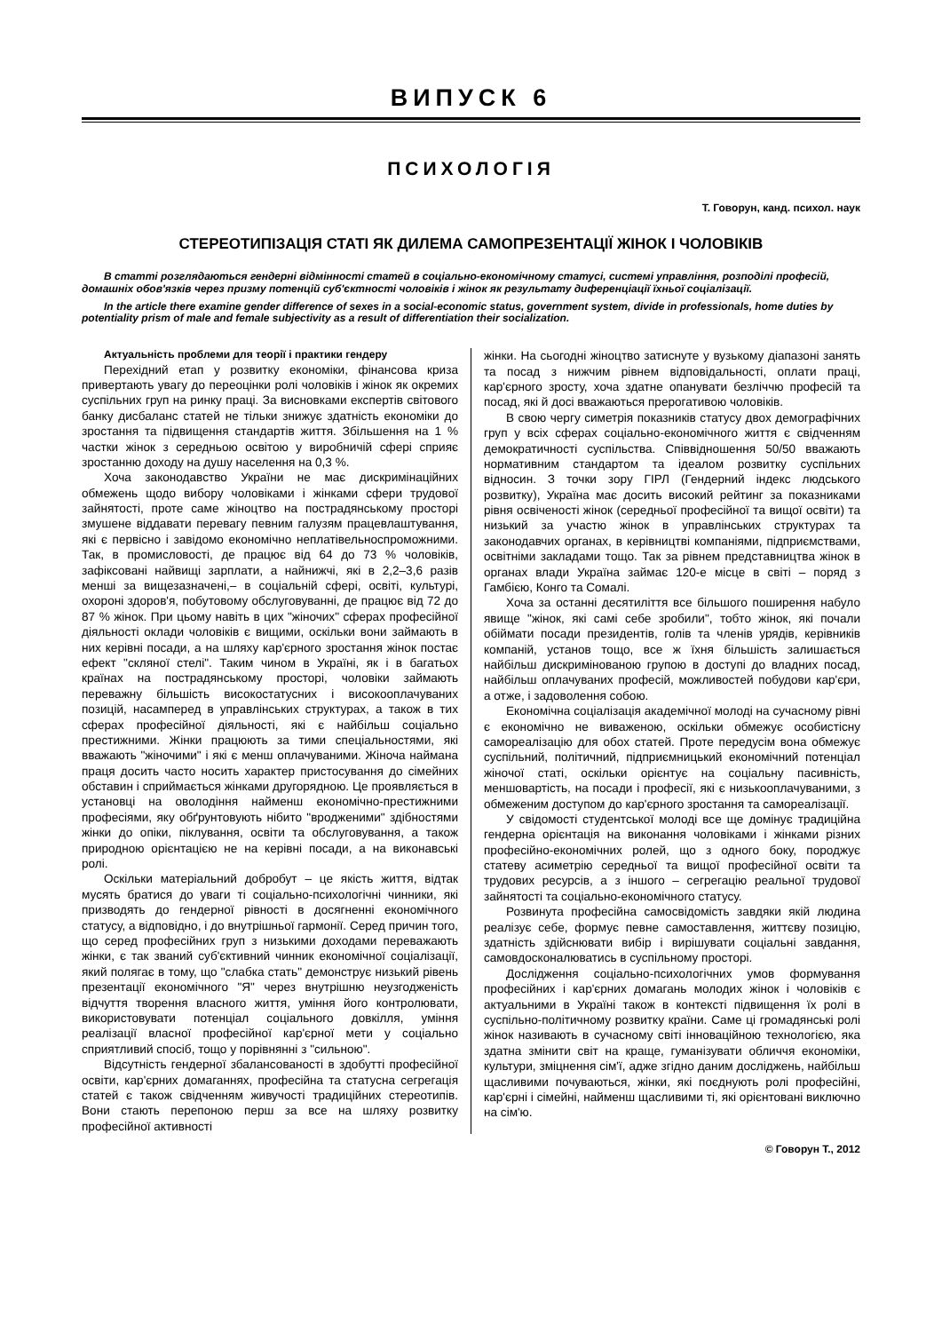ВИПУСК 6
ПСИХОЛОГІЯ
Т. Говорун, канд. психол. наук
СТЕРЕОТИПІЗАЦІЯ СТАТІ ЯК ДИЛЕМА САМОПРЕЗЕНТАЦІЇ ЖІНОК І ЧОЛОВІКІВ
В статті розглядаються гендерні відмінності статей в соціально-економічному статусі, системі управління, розподілі професій, домашніх обов'язків через призму потенцій суб'єктності чоловіків і жінок як результату диференціації їхньої соціалізації.
In the article there examine gender difference of sexes in a social-economic status, government system, divide in professionals, home duties by potentiality prism of male and female subjectivity as a result of differentiation their socialization.
Актуальність проблеми для теорії і практики гендеру
Перехідний етап у розвитку економіки, фінансова криза привертають увагу до переоцінки ролі чоловіків і жінок як окремих суспільних груп на ринку праці. За висновками експертів світового банку дисбаланс статей не тільки знижує здатність економіки до зростання та підвищення стандартів життя. Збільшення на 1 % частки жінок з середньою освітою у виробничій сфері сприяє зростанню доходу на душу населення на 0,3 %.
Хоча законодавство України не має дискримінаційних обмежень щодо вибору чоловіками і жінками сфери трудової зайнятості, проте саме жіноцтво на пострадянському просторі змушене віддавати перевагу певним галузям працевлаштування, які є первісно і завідомо економічно неплатівельноспроможними. Так, в промисловості, де працює від 64 до 73 % чоловіків, зафіксовані найвищі зарплати, а найнижчі, які в 2,2–3,6 разів менші за вищезазначені,– в соціальній сфері, освіті, культурі, охороні здоров'я, побутовому обслуговуванні, де працює від 72 до 87 % жінок. При цьому навіть в цих "жіночих" сферах професійної діяльності оклади чоловіків є вищими, оскільки вони займають в них керівні посади, а на шляху кар'єрного зростання жінок постає ефект "скляної стелі". Таким чином в Україні, як і в багатьох країнах на пострадянському просторі, чоловіки займають переважну більшість високостатусних і високооплачуваних позицій, насамперед в управлінських структурах, а також в тих сферах професійної діяльності, які є найбільш соціально престижними. Жінки працюють за тими спеціальностями, які вважають "жіночими" і які є менш оплачуваними. Жіноча наймана праця досить часто носить характер пристосування до сімейних обставин і сприймається жінками другорядною. Це проявляється в установці на оволодіння найменш економічно-престижними професіями, яку обґрунтовують нібито "вродженими" здібностями жінки до опіки, піклування, освіти та обслуговування, а також природною орієнтацією не на керівні посади, а на виконавські ролі.
Оскільки матеріальний добробут – це якість життя, відтак мусять братися до уваги ті соціально-психологічні чинники, які призводять до гендерної рівності в досягненні економічного статусу, а відповідно, і до внутрішньої гармонії. Серед причин того, що серед професійних груп з низькими доходами переважають жінки, є так званий суб'єктивний чинник економічної соціалізації, який полягає в тому, що "слабка стать" демонструє низький рівень презентації економічного "Я" через внутрішню неузгодженість відчуття творення власного життя, уміння його контролювати, використовувати потенціал соціального довкілля, уміння реалізації власної професійної кар'єрної мети у соціально сприятливий спосіб, тощо у порівнянні з "сильною".
Відсутність гендерної збалансованості в здобутті професійної освіти, кар'єрних домаганнях, професійна та статусна сегрегація статей є також свідченням живучості традиційних стереотипів. Вони стають перепоною перш за все на шляху розвитку професійної активності
жінки. На сьогодні жіноцтво затиснуте у вузькому діапазоні занять та посад з нижчим рівнем відповідальності, оплати праці, кар'єрного зросту, хоча здатне опанувати безліччю професій та посад, які й досі вважаються прерогативою чоловіків.
В свою чергу симетрія показників статусу двох демографічних груп у всіх сферах соціально-економічного життя є свідченням демократичності суспільства. Співвідношення 50/50 вважають нормативним стандартом та ідеалом розвитку суспільних відносин. З точки зору ГІРЛ (Гендерний індекс людського розвитку), Україна має досить високий рейтинг за показниками рівня освіченості жінок (середньої професійної та вищої освіти) та низький за участю жінок в управлінських структурах та законодавчих органах, в керівництві компаніями, підприємствами, освітніми закладами тощо. Так за рівнем представництва жінок в органах влади Україна займає 120-е місце в світі – поряд з Гамбією, Конго та Сомалі.
Хоча за останні десятиліття все більшого поширення набуло явище "жінок, які самі себе зробили", тобто жінок, які почали обіймати посади президентів, голів та членів урядів, керівників компаній, установ тощо, все ж їхня більшість залишається найбільш дискримінованою групою в доступі до владних посад, найбільш оплачуваних професій, можливостей побудови кар'єри, а отже, і задоволення собою.
Економічна соціалізація академічної молоді на сучасному рівні є економічно не виваженою, оскільки обмежує особистісну самореалізацію для обох статей. Проте передусім вона обмежує суспільний, політичний, підприємницький економічний потенціал жіночої статі, оскільки орієнтує на соціальну пасивність, меншовартість, на посади і професії, які є низькооплачуваними, з обмеженим доступом до кар'єрного зростання та самореалізації.
У свідомості студентської молоді все ще домінує традиційна гендерна орієнтація на виконання чоловіками і жінками різних професійно-економічних ролей, що з одного боку, породжує статеву асиметрію середньої та вищої професійної освіти та трудових ресурсів, а з іншого – сегрегацію реальної трудової зайнятості та соціально-економічного статусу.
Розвинута професійна самосвідомість завдяки якій людина реалізує себе, формує певне самоставлення, життєву позицію, здатність здійснювати вибір і вирішувати соціальні завдання, самовдосконалюватись в суспільному просторі.
Дослідження соціально-психологічних умов формування професійних і кар'єрних домагань молодих жінок і чоловіків є актуальними в Україні також в контексті підвищення їх ролі в суспільно-політичному розвитку країни. Саме ці громадянські ролі жінок називають в сучасному світі інноваційною технологією, яка здатна змінити світ на краще, гуманізувати обличчя економіки, культури, зміцнення сім'ї, адже згідно даним досліджень, найбільш щасливими почуваються, жінки, які поєднують ролі професійні, кар'єрні і сімейні, найменш щасливими ті, які орієнтовані виключно на сім'ю.
© Говорун Т., 2012